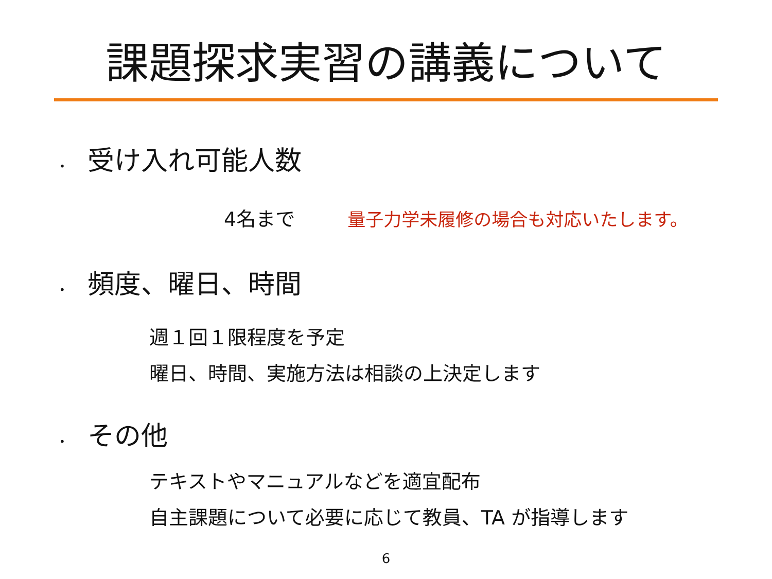課題探求実習の講義について
• 受け入れ可能人数
4名まで 量子力学未履修の場合も対応いたします。
• 頻度、曜日、時間
週１回１限程度を予定
曜日、時間、実施方法は相談の上決定します
• その他
テキストやマニュアルなどを適宜配布
自主課題について必要に応じて教員、TA が指導します
6